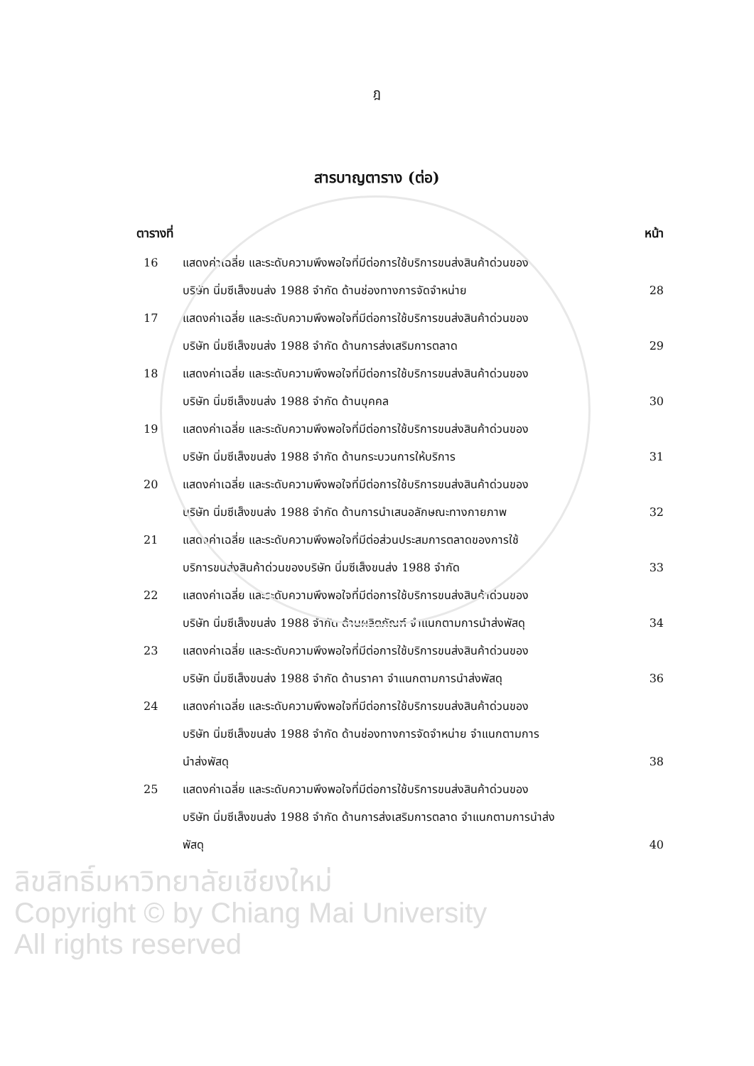ฎ
สารบาญตาราง (ต่อ)
ตารางที่ หน้า
16 แสดงค่าเฉลี่ย และระดับความพึงพอใจที่มีต่อการใช้บริการขนส่งสินค้าด่วนของ
บริษัท นิ่มซีเส็งขนส่ง 1988 จำกัด ด้านช่องทางการจัดจำหน่าย
28
17 แสดงค่าเฉลี่ย และระดับความพึงพอใจที่มีต่อการใช้บริการขนส่งสินค้าด่วนของ
บริษัท นิ่มซีเส็งขนส่ง 1988 จำกัด ด้านการส่งเสริมการตลาด
29
18 แสดงค่าเฉลี่ย และระดับความพึงพอใจที่มีต่อการใช้บริการขนส่งสินค้าด่วนของ
บริษัท นิ่มซีเส็งขนส่ง 1988 จำกัด ด้านบุคคล
30
19 แสดงค่าเฉลี่ย และระดับความพึงพอใจที่มีต่อการใช้บริการขนส่งสินค้าด่วนของ
บริษัท นิ่มซีเส็งขนส่ง 1988 จำกัด ด้านกระบวนการให้บริการ
31
20 แสดงค่าเฉลี่ย และระดับความพึงพอใจที่มีต่อการใช้บริการขนส่งสินค้าด่วนของ
บริษัท นิ่มซีเส็งขนส่ง 1988 จำกัด ด้านการนำเสนอลักษณะทางกายภาพ
32
21 แสดงค่าเฉลี่ย และระดับความพึงพอใจที่มีต่อส่วนประสมการตลาดของการใช้
บริการขนส่งสินค้าด่วนของบริษัท นิ่มซีเส็งขนส่ง 1988 จำกัด
33
22 แสดงค่าเฉลี่ย และระดับความพึงพอใจที่มีต่อการใช้บริการขนส่งสินค้าด่วนของ
บริษัท นิ่มซีเส็งขนส่ง 1988 จำกัด ด้านผลิตภัณฑ์ จำแนกตามการนำส่งพัสดุ
34
23 แสดงค่าเฉลี่ย และระดับความพึงพอใจที่มีต่อการใช้บริการขนส่งสินค้าด่วนของ
บริษัท นิ่มซีเส็งขนส่ง 1988 จำกัด ด้านราคา จำแนกตามการนำส่งพัสดุ
36
24 แสดงค่าเฉลี่ย และระดับความพึงพอใจที่มีต่อการใช้บริการขนส่งสินค้าด่วนของ
บริษัท นิ่มซีเส็งขนส่ง 1988 จำกัด ด้านช่องทางการจัดจำหน่าย จำแนกตามการ
นำส่งพัสดุ
38
25 แสดงค่าเฉลี่ย และระดับความพึงพอใจที่มีต่อการใช้บริการขนส่งสินค้าด่วนของ
บริษัท นิ่มซีเส็งขนส่ง 1988 จำกัด ด้านการส่งเสริมการตลาด จำแนกตามการนำส่ง
พัสดุ
40
ลิขสิทธิ์มหาวิทยาลัยเชียงใหม่
Copyright © by Chiang Mai University
All rights reserved